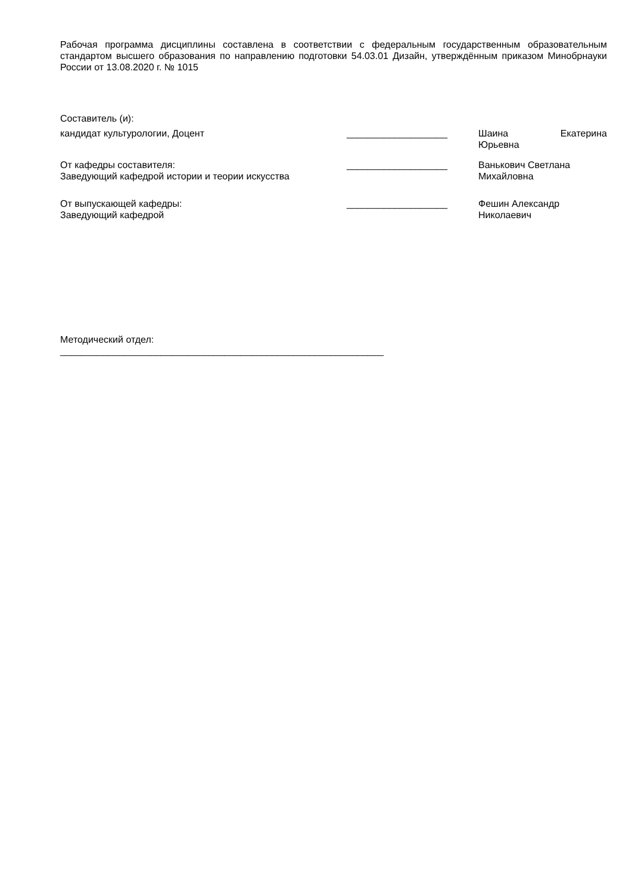Рабочая программа дисциплины составлена в соответствии с федеральным государственным образовательным стандартом высшего образования по направлению подготовки 54.03.01 Дизайн, утверждённым приказом Минобрнауки России от 13.08.2020 г. № 1015
Составитель (и):
кандидат культурологии, Доцент ___________________ Шаина Екатерина
Юрьевна
От кафедры составителя:
Заведующий кафедрой истории и теории искусства
___________________ Ванькович Светлана Михайловна
От выпускающей кафедры:
Заведующий кафедрой
___________________ Фешин Александр Николаевич
Методический отдел:
_____________________________________________________________